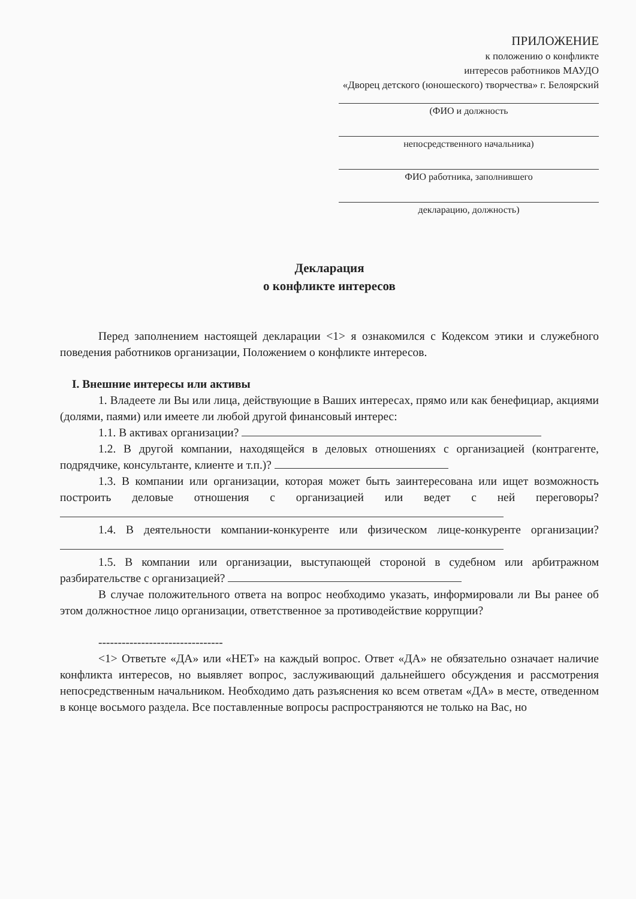ПРИЛОЖЕНИЕ
к положению о конфликте
интересов работников МАУДО
«Дворец детского (юношеского) творчества» г. Белоярский
(ФИО и должность
непосредственного начальника)
ФИО работника, заполнившего
декларацию, должность)
Декларация
о конфликте интересов
Перед заполнением настоящей декларации <1> я ознакомился с Кодексом этики и служебного поведения работников организации, Положением о конфликте интересов.
I. Внешние интересы или активы
1. Владеете ли Вы или лица, действующие в Ваших интересах, прямо или как бенефициар, акциями (долями, паями) или имеете ли любой другой финансовый интерес:
1.1. В активах организации?
1.2. В другой компании, находящейся в деловых отношениях с организацией (контрагенте, подрядчике, консультанте, клиенте и т.п.)?
1.3. В компании или организации, которая может быть заинтересована или ищет возможность построить деловые отношения с организацией или ведет с ней переговоры?
1.4. В деятельности компании-конкуренте или физическом лице-конкуренте организации?
1.5. В компании или организации, выступающей стороной в судебном или арбитражном разбирательстве с организацией?
В случае положительного ответа на вопрос необходимо указать, информировали ли Вы ранее об этом должностное лицо организации, ответственное за противодействие коррупции?
--------------------------------
<1> Ответьте «ДА» или «НЕТ» на каждый вопрос. Ответ «ДА» не обязательно означает наличие конфликта интересов, но выявляет вопрос, заслуживающий дальнейшего обсуждения и рассмотрения непосредственным начальником. Необходимо дать разъяснения ко всем ответам «ДА» в месте, отведенном в конце восьмого раздела. Все поставленные вопросы распространяются не только на Вас, но